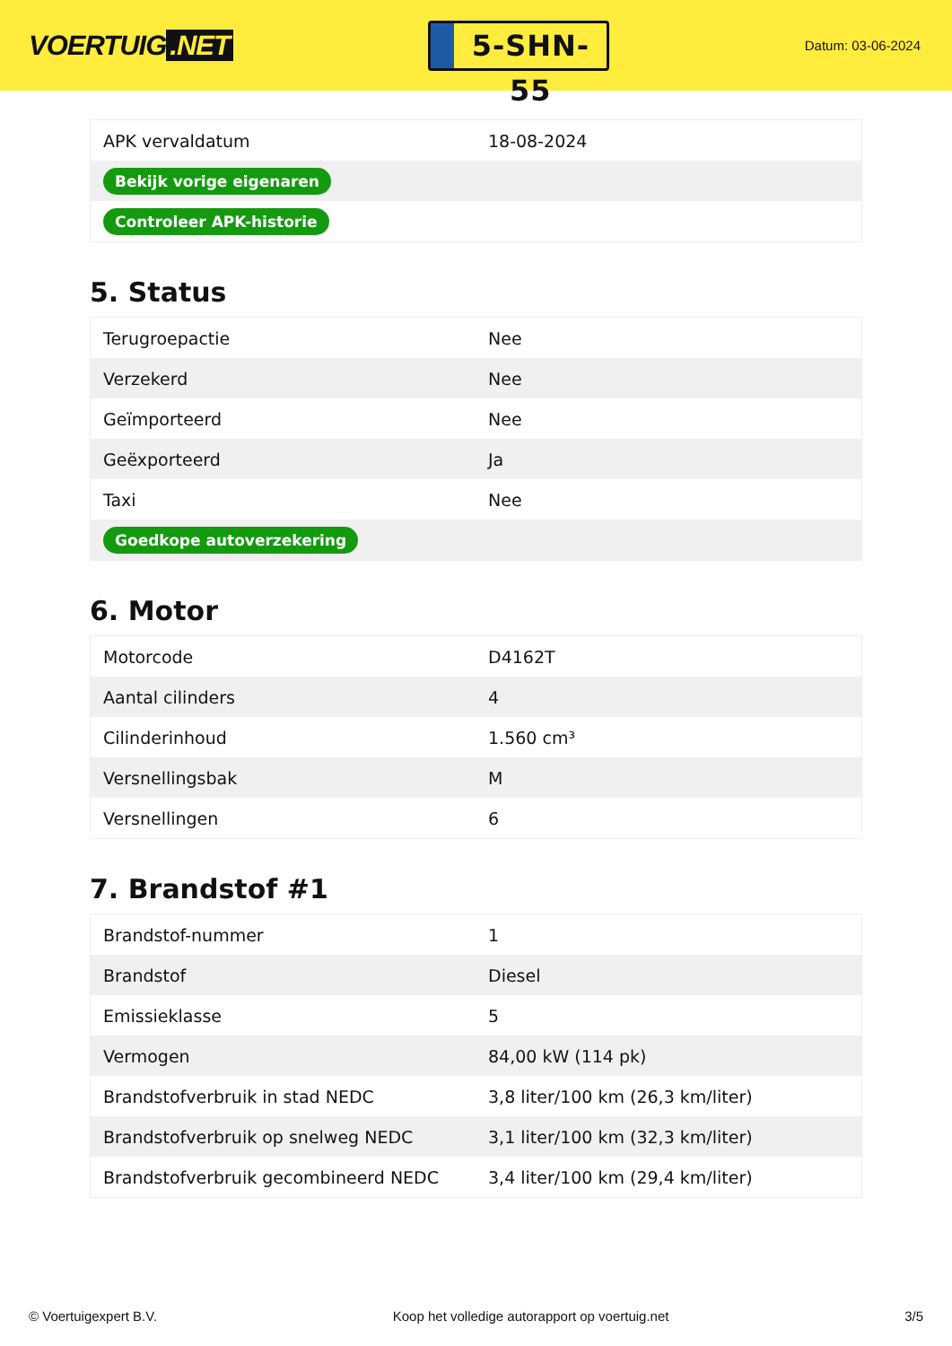VOERTUIG.NET
5-SHN-55
Datum: 03-06-2024
| APK vervaldatum | 18-08-2024 |
| Bekijk vorige eigenaren | |
| Controleer APK-historie | |
5. Status
| Terugroepactie | Nee |
| Verzekerd | Nee |
| Geïmporteerd | Nee |
| Geëxporteerd | Ja |
| Taxi | Nee |
| Goedkope autoverzekering | |
6. Motor
| Motorcode | D4162T |
| Aantal cilinders | 4 |
| Cilinderinhoud | 1.560 cm³ |
| Versnellingsbak | M |
| Versnellingen | 6 |
7. Brandstof #1
| Brandstof-nummer | 1 |
| Brandstof | Diesel |
| Emissieklasse | 5 |
| Vermogen | 84,00 kW (114 pk) |
| Brandstofverbruik in stad NEDC | 3,8 liter/100 km (26,3 km/liter) |
| Brandstofverbruik op snelweg NEDC | 3,1 liter/100 km (32,3 km/liter) |
| Brandstofverbruik gecombineerd NEDC | 3,4 liter/100 km (29,4 km/liter) |
© Voertuigexpert B.V. Koop het volledige autorapport op voertuig.net 3/5